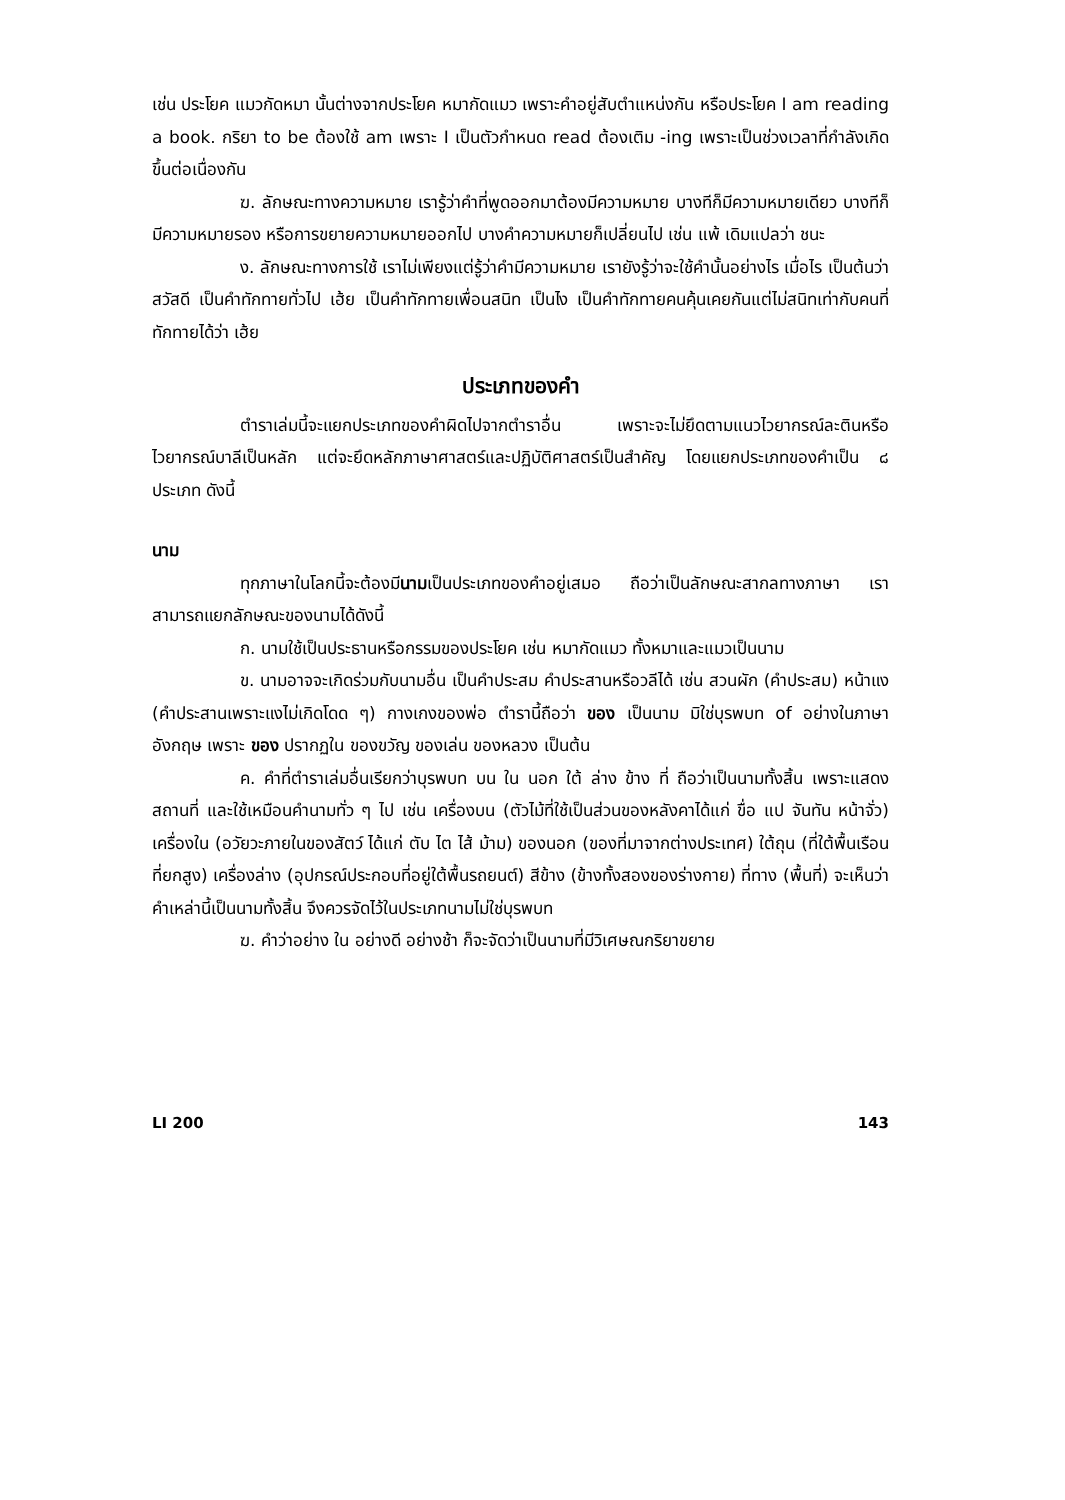เช่น ประโยค แมวกัดหมา นั้นต่างจากประโยค หมากัดแมว เพราะคำอยู่สับตำแหน่งกัน หรือประโยค I am reading a book. กริยา to be ต้องใช้ am เพราะ I เป็นตัวกำหนด read ต้องเติม -ing เพราะเป็นช่วงเวลาที่กำลังเกิดขึ้นต่อเนื่องกัน
ฆ. ลักษณะทางความหมาย เรารู้ว่าคำที่พูดออกมาต้องมีความหมาย บางทีก็มีความหมายเดียว บางทีก็มีความหมายรอง หรือการขยายความหมายออกไป บางคำความหมายก็เปลี่ยนไป เช่น แพ้ เดิมแปลว่า ชนะ
ง. ลักษณะทางการใช้ เราไม่เพียงแต่รู้ว่าคำมีความหมาย เรายังรู้ว่าจะใช้คำนั้นอย่างไร เมื่อไร เป็นต้นว่า สวัสดี เป็นคำทักทายทั่วไป เฮ้ย เป็นคำทักทายเพื่อนสนิท เป็นไง เป็นคำทักทายคนคุ้นเคยกันแต่ไม่สนิทเท่ากับคนที่ทักทายได้ว่า เฮ้ย
ประเภทของคำ
ตำราเล่มนี้จะแยกประเภทของคำผิดไปจากตำราอื่น เพราะจะไม่ยึดตามแนวไวยากรณ์ละตินหรือไวยากรณ์บาลีเป็นหลัก แต่จะยึดหลักภาษาศาสตร์และปฏิบัติศาสตร์เป็นสำคัญ โดยแยกประเภทของคำเป็น ๘ ประเภท ดังนี้
นาม
ทุกภาษาในโลกนี้จะต้องมีนามเป็นประเภทของคำอยู่เสมอ ถือว่าเป็นลักษณะสากลทางภาษา เราสามารถแยกลักษณะของนามได้ดังนี้
ก. นามใช้เป็นประธานหรือกรรมของประโยค เช่น หมากัดแมว ทั้งหมาและแมวเป็นนาม
ข. นามอาจจะเกิดร่วมกับนามอื่น เป็นคำประสม คำประสานหรือวลีได้ เช่น สวนผัก (คำประสม) หน้าแง (คำประสานเพราะแงไม่เกิดโดด ๆ) กางเกงของพ่อ ตำรานี้ถือว่า ของ เป็นนาม มิใช่บุรพบท of อย่างในภาษาอังกฤษ เพราะ ของ ปรากฏใน ของขวัญ ของเล่น ของหลวง เป็นต้น
ค. คำที่ตำราเล่มอื่นเรียกว่าบุรพบท บน ใน นอก ใต้ ล่าง ข้าง ที่ ถือว่าเป็นนามทั้งสิ้น เพราะแสดงสถานที่ และใช้เหมือนคำนามทั่ว ๆ ไป เช่น เครื่องบน (ตัวไม้ที่ใช้เป็นส่วนของหลังคาได้แก่ ขื่อ แป จันทัน หน้าจั่ว) เครื่องใน (อวัยวะภายในของสัตว์ ได้แก่ ตับ ไต ไส้ ม้าม) ของนอก (ของที่มาจากต่างประเทศ) ใต้ถุน (ที่ใต้พื้นเรือนที่ยกสูง) เครื่องล่าง (อุปกรณ์ประกอบที่อยู่ใต้พื้นรถยนต์) สีข้าง (ข้างทั้งสองของร่างกาย) ที่ทาง (พื้นที่) จะเห็นว่าคำเหล่านี้เป็นนามทั้งสิ้น จึงควรจัดไว้ในประเภทนามไม่ใช่บุรพบท
ฆ. คำว่าอย่าง ใน อย่างดี อย่างช้า ก็จะจัดว่าเป็นนามที่มีวิเศษณกริยาขยาย
LI 200 143